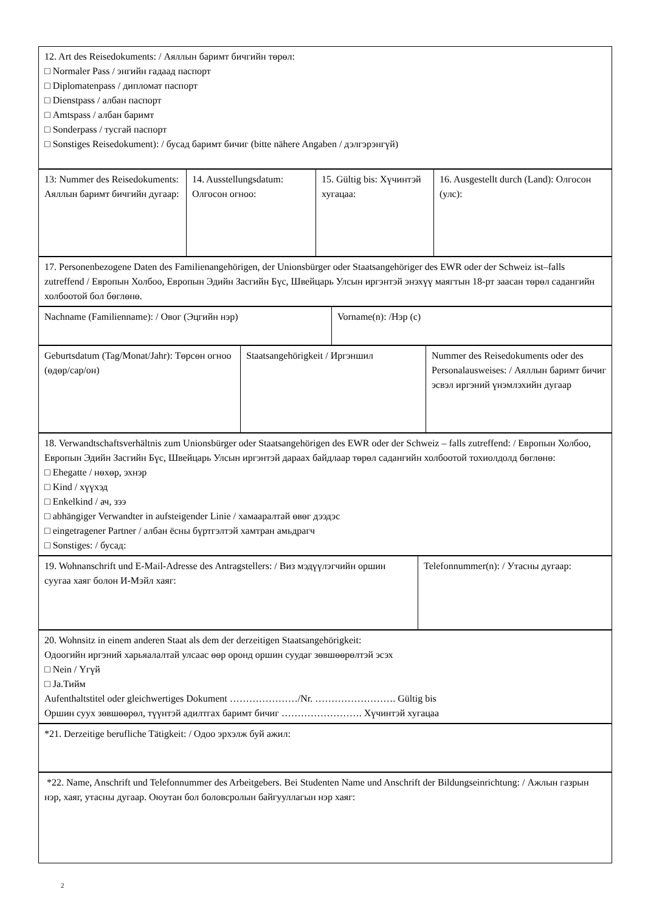| 12. Art des Reisedokuments: / Аяллын баримт бичгийн төрөл: □ Normaler Pass / энгийн гадаад паспорт □ Diplomatenpass / дипломат паспорт □ Dienstpass / албан паспорт □ Amtspass / албан баримт □ Sonderpass / тусгай паспорт □ Sonstiges Reisedokument): / бусад баримт бичиг (bitte nähere Angaben / дэлгэрэнгүй) |
| 13: Nummer des Reisedokuments: Аяллын баримт бичгийн дугаар: | 14. Ausstellungsdatum: Олгосон огноо: | 15. Gültig bis: Хүчинтэй хугацаа: | 16. Ausgestellt durch (Land): Олгосон (улс): |
| 17. Personenbezogene Daten des Familienangehörigen, der Unionsbürger oder Staatsangehöriger des EWR oder der Schweiz ist–falls zutreffend / Европын Холбоо, Европын Эдийн Засгийн Бүс, Швейцарь Улсын иргэнтэй энэхүү маягтын 18-рт заасан төрөл садангийн холбоотой бол бөглөнө. |
| Nachname (Familienname): / Овог (Эцгийн нэр) | Vorname(n): /Нэр (с) |
| Geburtsdatum (Tag/Monat/Jahr): Төрсөн огноо (өдөр/сар/он) | Staatsangehörigkeit / Иргэншил | Nummer des Reisedokuments oder des Personalausweises: / Аяллын баримт бичиг эсвэл иргэний үнэмлэхийн дугаар |
| 18. Verwandtschaftsverhältnis zum Unionsbürger oder Staatsangehörigen des EWR oder der Schweiz – falls zutreffend: / Европын Холбоо, Европын Эдийн Засгийн Бүс, Швейцарь Улсын иргэнтэй дараах байдлаар төрөл садангийн холбоотой тохиолдолд бөглөнө: □ Ehegatte / нөхөр, эхнэр □ Kind / хүүхэд □ Enkelkind / ач, зээ □ abhängiger Verwandter in aufsteigender Linie / хамааралтай өвөг дээдэс □ eingetragener Partner / албан ёсны бүртгэлтэй хамтран амьдрагч □ Sonstiges: / бусад: |
| 19. Wohnanschrift und E-Mail-Adresse des Antragstellers: / Виз мэдүүлэгчийн оршин суугаа хаяг болон И-Мэйл хаяг: | Telefonnummer(n): / Утасны дугаар: |
| 20. Wohnsitz in einem anderen Staat als dem der derzeitigen Staatsangehörigkeit: Одоогийн иргэний харьяалалтай улсаас өөр оронд оршин суудаг зөвшөөрөлтэй эсэх □ Nein / Үгүй □ Ja.Тийм Aufenthaltstitel oder gleichwertiges Dokument …………………/Nr. ……………………. Gültig bis Оршин суух зөвшөөрөл, түүнтэй адилтгах баримт бичиг ……………………. Хүчинтэй хугацаа |
| *21. Derzeitige berufliche Tätigkeit: / Одоо эрхэлж буй ажил: |
| *22. Name, Anschrift und Telefonnummer des Arbeitgebers. Bei Studenten Name und Anschrift der Bildungseinrichtung: / Ажлын газрын нэр, хаяг, утасны дугаар. Оюутан бол боловсролын байгууллагын нэр хаяг: |
2